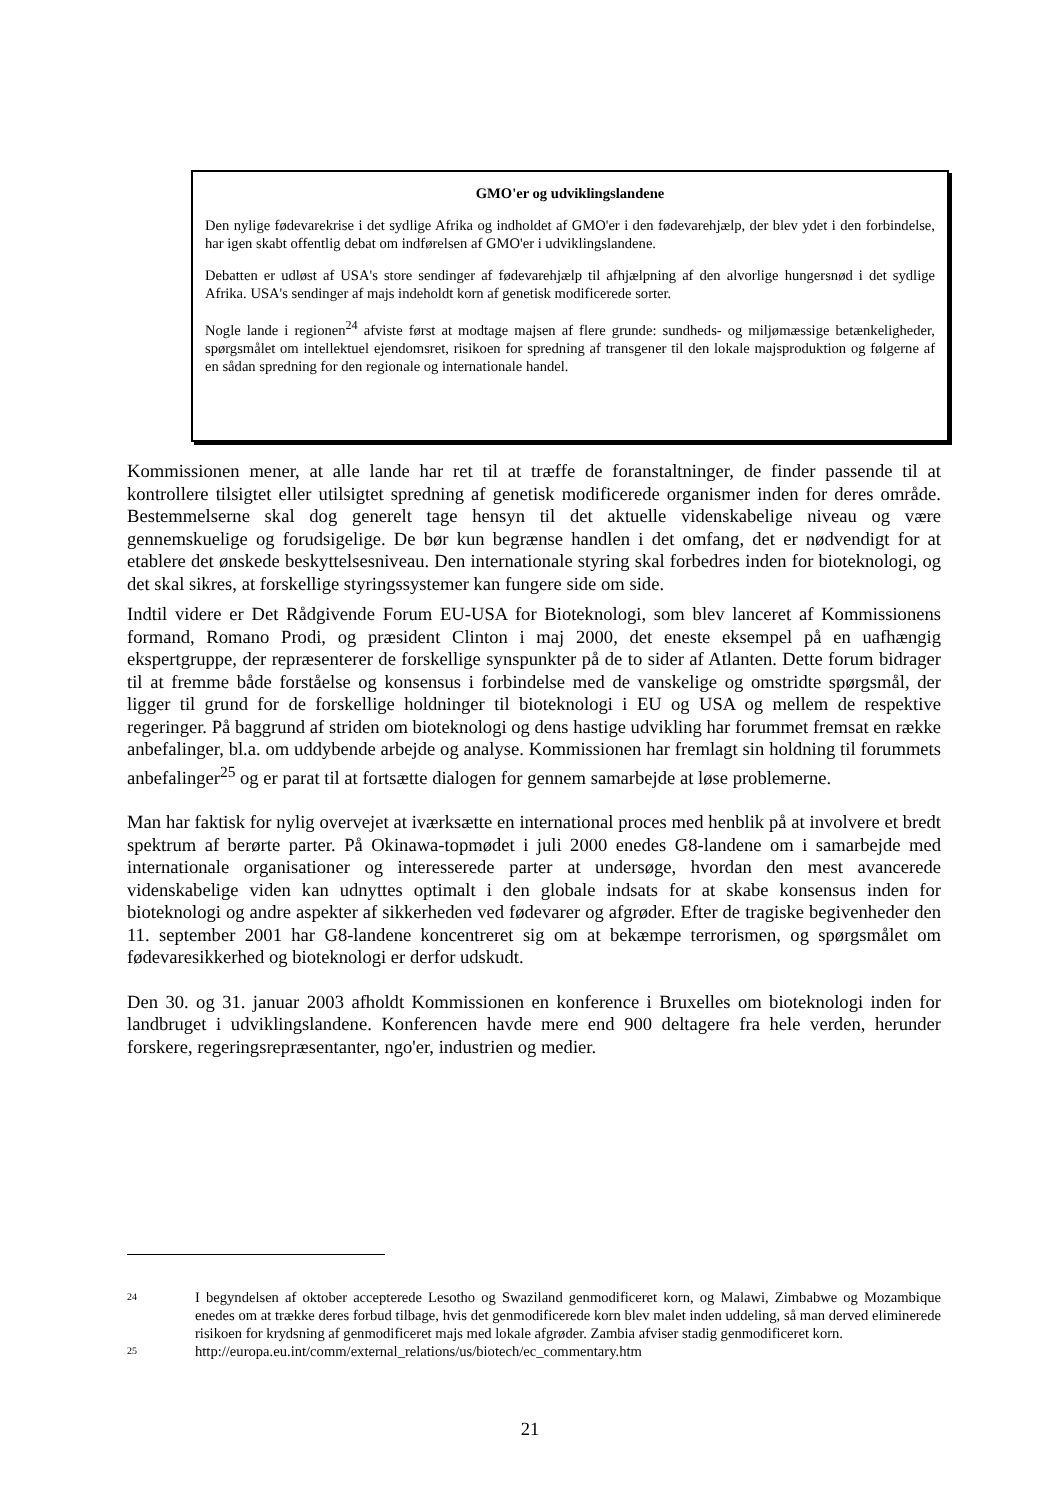GMO'er og udviklingslandene
Den nylige fødevarekrise i det sydlige Afrika og indholdet af GMO'er i den fødevarehjælp, der blev ydet i den forbindelse, har igen skabt offentlig debat om indførelsen af GMO'er i udviklingslandene.
Debatten er udløst af USA's store sendinger af fødevarehjælp til afhjælpning af den alvorlige hungersnød i det sydlige Afrika. USA's sendinger af majs indeholdt korn af genetisk modificerede sorter.
Nogle lande i regionen<sup>24</sup> afviste først at modtage majsen af flere grunde: sundheds- og miljømæssige betænkeligheder, spørgsmålet om intellektuel ejendomsret, risikoen for spredning af transgener til den lokale majsproduktion og følgerne af en sådan spredning for den regionale og internationale handel.
Kommissionen mener, at alle lande har ret til at træffe de foranstaltninger, de finder passende til at kontrollere tilsigtet eller utilsigtet spredning af genetisk modificerede organismer inden for deres område. Bestemmelserne skal dog generelt tage hensyn til det aktuelle videnskabelige niveau og være gennemskuelige og forudsigelige. De bør kun begrænse handlen i det omfang, det er nødvendigt for at etablere det ønskede beskyttelsesniveau. Den internationale styring skal forbedres inden for bioteknologi, og det skal sikres, at forskellige styringssystemer kan fungere side om side.
Indtil videre er Det Rådgivende Forum EU-USA for Bioteknologi, som blev lanceret af Kommissionens formand, Romano Prodi, og præsident Clinton i maj 2000, det eneste eksempel på en uafhængig ekspertgruppe, der repræsenterer de forskellige synspunkter på de to sider af Atlanten. Dette forum bidrager til at fremme både forståelse og konsensus i forbindelse med de vanskelige og omstridte spørgsmål, der ligger til grund for de forskellige holdninger til bioteknologi i EU og USA og mellem de respektive regeringer. På baggrund af striden om bioteknologi og dens hastige udvikling har forummet fremsat en række anbefalinger, bl.a. om uddybende arbejde og analyse. Kommissionen har fremlagt sin holdning til forummets anbefalinger<sup>25</sup> og er parat til at fortsætte dialogen for gennem samarbejde at løse problemerne.
Man har faktisk for nylig overvejet at iværksætte en international proces med henblik på at involvere et bredt spektrum af berørte parter. På Okinawa-topmødet i juli 2000 enedes G8-landene om i samarbejde med internationale organisationer og interesserede parter at undersøge, hvordan den mest avancerede videnskabelige viden kan udnyttes optimalt i den globale indsats for at skabe konsensus inden for bioteknologi og andre aspekter af sikkerheden ved fødevarer og afgrøder. Efter de tragiske begivenheder den 11. september 2001 har G8-landene koncentreret sig om at bekæmpe terrorismen, og spørgsmålet om fødevaresikkerhed og bioteknologi er derfor udskudt.
Den 30. og 31. januar 2003 afholdt Kommissionen en konference i Bruxelles om bioteknologi inden for landbruget i udviklingslandene. Konferencen havde mere end 900 deltagere fra hele verden, herunder forskere, regeringsrepræsentanter, ngo'er, industrien og medier.
24 I begyndelsen af oktober accepterede Lesotho og Swaziland genmodificeret korn, og Malawi, Zimbabwe og Mozambique enedes om at trække deres forbud tilbage, hvis det genmodificerede korn blev malet inden uddeling, så man derved eliminerede risikoen for krydsning af genmodificeret majs med lokale afgrøder. Zambia afviser stadig genmodificeret korn.
25 http://europa.eu.int/comm/external_relations/us/biotech/ec_commentary.htm
21